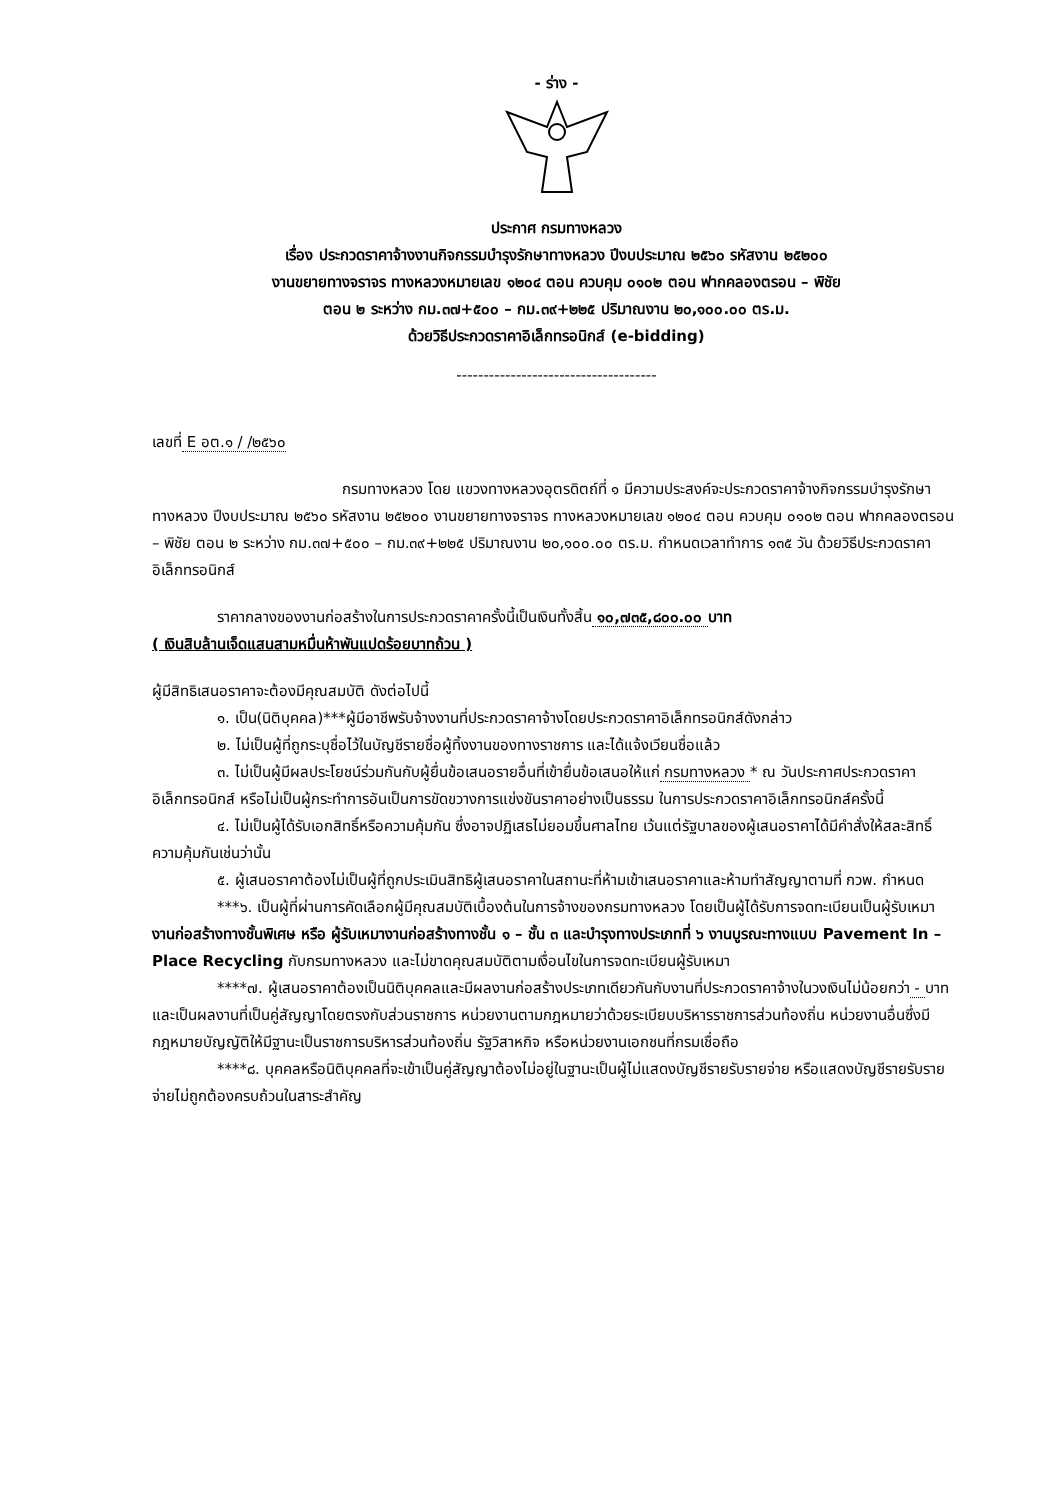- ร่าง -
ประกาศ กรมทางหลวง
เรื่อง ประกวดราคาจ้างงานกิจกรรมบำรุงรักษาทางหลวง ปีงบประมาณ ๒๕๖๐ รหัสงาน ๒๕๒๐๐
งานขยายทางจราจร ทางหลวงหมายเลข ๑๒๐๔ ตอน ควบคุม ๐๑๐๒ ตอน ฟากคลองตรอน – พิชัย
ตอน ๒ ระหว่าง กม.๓๗+๕๐๐ – กม.๓๙+๒๒๕ ปริมาณงาน ๒๐,๑๐๐.๐๐ ตร.ม.
ด้วยวิธีประกวดราคาอิเล็กทรอนิกส์ (e-bidding)
-------------------------------------
เลขที่ E อต.๑ / /๒๕๖๐
กรมทางหลวง โดย แขวงทางหลวงอุตรดิตถ์ที่ ๑ มีความประสงค์จะประกวดราคาจ้างกิจกรรมบำรุงรักษาทางหลวง ปีงบประมาณ ๒๕๖๐ รหัสงาน ๒๕๒๐๐ งานขยายทางจราจร ทางหลวงหมายเลข ๑๒๐๔ ตอน ควบคุม ๐๑๐๒ ตอน ฟากคลองตรอน – พิชัย ตอน ๒ ระหว่าง กม.๓๗+๕๐๐ – กม.๓๙+๒๒๕ ปริมาณงาน ๒๐,๑๐๐.๐๐ ตร.ม. กำหนดเวลาทำการ ๑๓๕ วัน ด้วยวิธีประกวดราคาอิเล็กทรอนิกส์
ราคากลางของงานก่อสร้างในการประกวดราคาครั้งนี้เป็นเงินทั้งสิ้น ๑๐,๗๓๕,๘๐๐.๐๐ บาท
( เงินสิบล้านเจ็ดแสนสามหมื่นห้าพันแปดร้อยบาทถ้วน )
ผู้มีสิทธิเสนอราคาจะต้องมีคุณสมบัติ ดังต่อไปนี้
๑. เป็น(นิติบุคคล)***ผู้มีอาชีพรับจ้างงานที่ประกวดราคาจ้างโดยประกวดราคาอิเล็กทรอนิกส์ดังกล่าว
๒. ไม่เป็นผู้ที่ถูกระบุชื่อไว้ในบัญชีรายชื่อผู้ทิ้งงานของทางราชการ และได้แจ้งเวียนชื่อแล้ว
๓. ไม่เป็นผู้มีผลประโยชน์ร่วมกันกับผู้ยื่นข้อเสนอรายอื่นที่เข้ายื่นข้อเสนอให้แก่ กรมทางหลวง * ณ วันประกาศประกวดราคาอิเล็กทรอนิกส์ หรือไม่เป็นผู้กระทำการอันเป็นการขัดขวางการแข่งขันราคาอย่างเป็นธรรม ในการประกวดราคาอิเล็กทรอนิกส์ครั้งนี้
๔. ไม่เป็นผู้ได้รับเอกสิทธิ์หรือความคุ้มกัน ซึ่งอาจปฏิเสธไม่ยอมขึ้นศาลไทย เว้นแต่รัฐบาลของผู้เสนอราคาได้มีคำสั่งให้สละสิทธิ์ความคุ้มกันเช่นว่านั้น
๕. ผู้เสนอราคาต้องไม่เป็นผู้ที่ถูกประเมินสิทธิผู้เสนอราคาในสถานะที่ห้ามเข้าเสนอราคาและห้ามทำสัญญาตามที่ กวพ. กำหนด
***๖. เป็นผู้ที่ผ่านการคัดเลือกผู้มีคุณสมบัติเบื้องต้นในการจ้างของกรมทางหลวง โดยเป็นผู้ได้รับการจดทะเบียนเป็นผู้รับเหมา งานก่อสร้างทางชั้นพิเศษ หรือ ผู้รับเหมางานก่อสร้างทางชั้น ๑ – ชั้น ๓ และบำรุงทางประเภทที่ ๖ งานบูรณะทางแบบ Pavement In – Place Recycling กับกรมทางหลวง และไม่ขาดคุณสมบัติตามเงื่อนไขในการจดทะเบียนผู้รับเหมา
****๗. ผู้เสนอราคาต้องเป็นนิติบุคคลและมีผลงานก่อสร้างประเภทเดียวกันกับงานที่ประกวดราคาจ้างในวงเงินไม่น้อยกว่า - บาท และเป็นผลงานที่เป็นคู่สัญญาโดยตรงกับส่วนราชการ หน่วยงานตามกฎหมายว่าด้วยระเบียบบริหารราชการส่วนท้องถิ่น หน่วยงานอื่นซึ่งมีกฎหมายบัญญัติให้มีฐานะเป็นราชการบริหารส่วนท้องถิ่น รัฐวิสาหกิจ หรือหน่วยงานเอกชนที่กรมเชื่อถือ
****๘. บุคคลหรือนิติบุคคลที่จะเข้าเป็นคู่สัญญาต้องไม่อยู่ในฐานะเป็นผู้ไม่แสดงบัญชีรายรับรายจ่าย หรือแสดงบัญชีรายรับรายจ่ายไม่ถูกต้องครบถ้วนในสาระสำคัญ